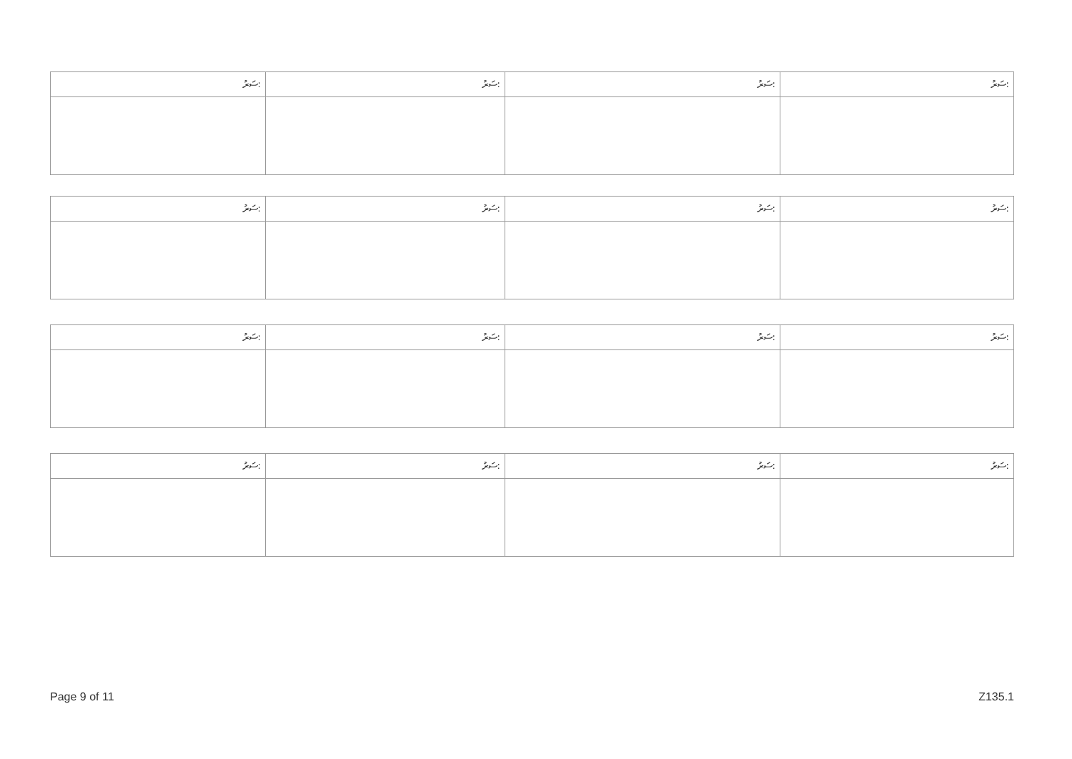| ސަރު: | ސަރު: | ސަރު: | ސަރު: |
| ސަރު: | ސަރު: | ސަރު: | ސަރު: |
| ސަރު: | ސަރު: | ސަރު: | ސަރު: |
| ސަރު: | ސަރު: | ސަރު: | ސަރު: |
Page 9 of 11 Z135.1